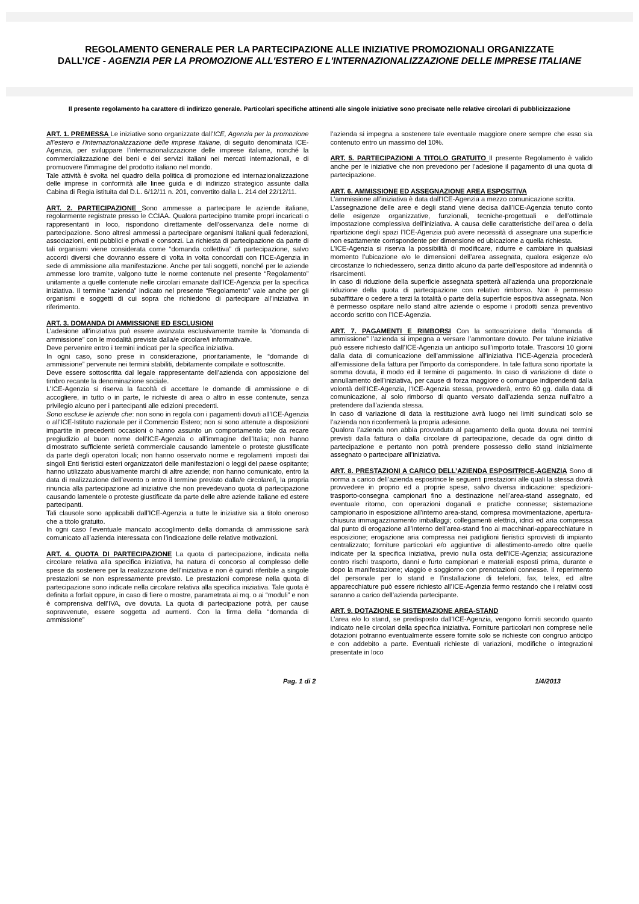REGOLAMENTO GENERALE PER LA PARTECIPAZIONE ALLE INIZIATIVE PROMOZIONALI ORGANIZZATE
DALL’ICE - AGENZIA PER LA PROMOZIONE ALL'ESTERO E L'INTERNAZIONALIZZAZIONE DELLE IMPRESE ITALIANE
Il presente regolamento ha carattere di indirizzo generale. Particolari specifiche attinenti alle singole iniziative sono precisate nelle relative circolari di pubblicizzazione
ART. 1. PREMESSA Le iniziative sono organizzate dall’ICE, Agenzia per la promozione all'estero e l'internazionalizzazione delle imprese italiane, di seguito denominata ICE-Agenzia, per sviluppare l’internazionalizzazione delle imprese italiane, nonché la commercializzazione dei beni e dei servizi italiani nei mercati internazionali, e di promuovere l’immagine del prodotto italiano nel mondo.
Tale attività è svolta nel quadro della politica di promozione ed internazionalizzazione delle imprese in conformità alle linee guida e di indirizzo strategico assunte dalla Cabina di Regia istituita dal D.L. 6/12/11 n. 201, convertito dalla L. 214 del 22/12/11.
ART. 2. PARTECIPAZIONE Sono ammesse a partecipare le aziende italiane, regolarmente registrate presso le CCIAA. Qualora partecipino tramite propri incaricati o rappresentanti in loco, rispondono direttamente dell’osservanza delle norme di partecipazione. Sono altresì ammessi a partecipare organismi italiani quali federazioni, associazioni, enti pubblici e privati e consorzi. La richiesta di partecipazione da parte di tali organismi viene considerata come “domanda collettiva” di partecipazione, salvo accordi diversi che dovranno essere di volta in volta concordati con l’ICE-Agenzia in sede di ammissione alla manifestazione. Anche per tali soggetti, nonché per le aziende ammesse loro tramite, valgono tutte le norme contenute nel presente “Regolamento” unitamente a quelle contenute nelle circolari emanate dall’ICE-Agenzia per la specifica iniziativa. Il termine “azienda” indicato nel presente “Regolamento” vale anche per gli organismi e soggetti di cui sopra che richiedono di partecipare all’iniziativa in riferimento.
ART. 3. DOMANDA DI AMMISSIONE ED ESCLUSIONI
L’adesione all’iniziativa può essere avanzata esclusivamente tramite la “domanda di ammissione” con le modalità previste dalla/e circolare/i informativa/e.
Deve pervenire entro i termini indicati per la specifica iniziativa.
In ogni caso, sono prese in considerazione, prioritariamente, le “domande di ammissione” pervenute nei termini stabiliti, debitamente compilate e sottoscritte.
Deve essere sottoscritta dal legale rappresentante dell’azienda con apposizione del timbro recante la denominazione sociale.
L’ICE-Agenzia si riserva la facoltà di accettare le domande di ammissione e di accogliere, in tutto o in parte, le richieste di area o altro in esse contenute, senza privilegio alcuno per i partecipanti alle edizioni precedenti.
Sono escluse le aziende che: non sono in regola con i pagamenti dovuti all’ICE-Agenzia o all’ICE-Istituto nazionale per il Commercio Estero; non si sono attenute a disposizioni impartite in precedenti occasioni o hanno assunto un comportamento tale da recare pregiudizio al buon nome dell’ICE-Agenzia o all’immagine dell’Italia; non hanno dimostrato sufficiente serietà commerciale causando lamentele o proteste giustificate da parte degli operatori locali; non hanno osservato norme e regolamenti imposti dai singoli Enti fieristici esteri organizzatori delle manifestazioni o leggi del paese ospitante; hanno utilizzato abusivamente marchi di altre aziende; non hanno comunicato, entro la data di realizzazione dell’evento o entro il termine previsto dalla/e circolare/i, la propria rinuncia alla partecipazione ad iniziative che non prevedevano quota di partecipazione causando lamentele o proteste giustificate da parte delle altre aziende italiane ed estere partecipanti.
Tali clausole sono applicabili dall’ICE-Agenzia a tutte le iniziative sia a titolo oneroso che a titolo gratuito.
In ogni caso l’eventuale mancato accoglimento della domanda di ammissione sarà comunicato all’azienda interessata con l’indicazione delle relative motivazioni.
ART. 4. QUOTA DI PARTECIPAZIONE La quota di partecipazione, indicata nella circolare relativa alla specifica iniziativa, ha natura di concorso al complesso delle spese da sostenere per la realizzazione dell’iniziativa e non è quindi riferibile a singole prestazioni se non espressamente previsto. Le prestazioni comprese nella quota di partecipazione sono indicate nella circolare relativa alla specifica iniziativa. Tale quota è definita a forfait oppure, in caso di fiere o mostre, parametrata ai mq. o ai “moduli” e non è comprensiva dell’IVA, ove dovuta. La quota di partecipazione potrà, per cause sopravvenute, essere soggetta ad aumenti. Con la firma della “domanda di ammissione”
l’azienda si impegna a sostenere tale eventuale maggiore onere sempre che esso sia contenuto entro un massimo del 10%.
ART. 5. PARTECIPAZIONI A TITOLO GRATUITO Il presente Regolamento è valido anche per le iniziative che non prevedono per l’adesione il pagamento di una quota di partecipazione.
ART. 6. AMMISSIONE ED ASSEGNAZIONE AREA ESPOSITIVA
L’ammissione all’iniziativa è data dall’ICE-Agenzia a mezzo comunicazione scritta.
L’assegnazione delle aree e degli stand viene decisa dall’ICE-Agenzia tenuto conto delle esigenze organizzative, funzionali, tecniche-progettuali e dell’ottimale impostazione complessiva dell’iniziativa. A causa delle caratteristiche dell’area o della ripartizione degli spazi l’ICE-Agenzia può avere necessità di assegnare una superficie non esattamente corrispondente per dimensione ed ubicazione a quella richiesta.
L’ICE-Agenzia si riserva la possibilità di modificare, ridurre e cambiare in qualsiasi momento l’ubicazione e/o le dimensioni dell’area assegnata, qualora esigenze e/o circostanze lo richiedessero, senza diritto alcuno da parte dell’espositore ad indennità o risarcimenti.
In caso di riduzione della superficie assegnata spetterà all’azienda una proporzionale riduzione della quota di partecipazione con relativo rimborso. Non è permesso subaffittare o cedere a terzi la totalità o parte della superficie espositiva assegnata. Non è permesso ospitare nello stand altre aziende o esporne i prodotti senza preventivo accordo scritto con l’ICE-Agenzia.
ART. 7. PAGAMENTI E RIMBORSI Con la sottoscrizione della “domanda di ammissione” l’azienda si impegna a versare l’ammontare dovuto. Per talune iniziative può essere richiesto dall’ICE-Agenzia un anticipo sull’importo totale. Trascorsi 10 giorni dalla data di comunicazione dell’ammissione all’iniziativa l’ICE-Agenzia procederà all’emissione della fattura per l’importo da corrispondere. In tale fattura sono riportate la somma dovuta, il modo ed il termine di pagamento. In caso di variazione di date o annullamento dell’iniziativa, per cause di forza maggiore o comunque indipendenti dalla volontà dell’ICE-Agenzia, l’ICE-Agenzia stessa, provvederà, entro 60 gg. dalla data di comunicazione, al solo rimborso di quanto versato dall’azienda senza null’altro a pretendere dall’azienda stessa.
In caso di variazione di data la restituzione avrà luogo nei limiti suindicati solo se l’azienda non riconfermerà la propria adesione.
Qualora l’azienda non abbia provveduto al pagamento della quota dovuta nei termini previsti dalla fattura o dalla circolare di partecipazione, decade da ogni diritto di partecipazione e pertanto non potrà prendere possesso dello stand inizialmente assegnato o partecipare all’iniziativa.
ART. 8. PRESTAZIONI A CARICO DELL’AZIENDA ESPOSITRICE-AGENZIA Sono di norma a carico dell’azienda espositrice le seguenti prestazioni alle quali la stessa dovrà provvedere in proprio ed a proprie spese, salvo diversa indicazione: spedizioni-trasporto-consegna campionari fino a destinazione nell’area-stand assegnato, ed eventuale ritorno, con operazioni doganali e pratiche connesse; sistemazione campionario in esposizione all’interno area-stand, compresa movimentazione, apertura-chiusura immagazzinamento imballaggi; collegamenti elettrici, idrici ed aria compressa dal punto di erogazione all’interno dell’area-stand fino ai macchinari-apparecchiature in esposizione; erogazione aria compressa nei padiglioni fieristici sprovvisti di impianto centralizzato; forniture particolari e/o aggiuntive di allestimento-arredo oltre quelle indicate per la specifica iniziativa, previo nulla osta dell’ICE-Agenzia; assicurazione contro rischi trasporto, danni e furto campionari e materiali esposti prima, durante e dopo la manifestazione; viaggio e soggiorno con prenotazioni connesse. Il reperimento del personale per lo stand e l’installazione di telefoni, fax, telex, ed altre apparecchiature può essere richiesto all’ICE-Agenzia fermo restando che i relativi costi saranno a carico dell’azienda partecipante.
ART. 9. DOTAZIONE E SISTEMAZIONE AREA-STAND
L’area e/o lo stand, se predisposto dall’ICE-Agenzia, vengono forniti secondo quanto indicato nelle circolari della specifica iniziativa. Forniture particolari non comprese nelle dotazioni potranno eventualmente essere fornite solo se richieste con congruo anticipo e con addebito a parte. Eventuali richieste di variazioni, modifiche o integrazioni presentate in loco
Pag. 1 di 2 1/4/2013